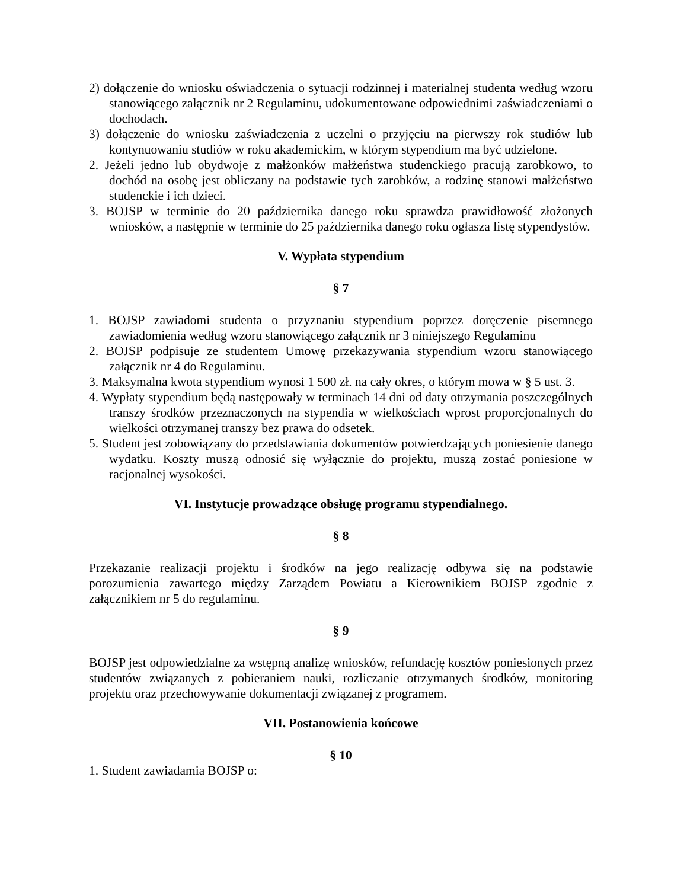2) dołączenie do wniosku oświadczenia o sytuacji rodzinnej i materialnej studenta według wzoru stanowiącego załącznik nr 2 Regulaminu, udokumentowane odpowiednimi zaświadczeniami o dochodach.
3) dołączenie do wniosku zaświadczenia z uczelni o przyjęciu na pierwszy rok studiów lub kontynuowaniu studiów w roku akademickim, w którym stypendium ma być udzielone.
2. Jeżeli jedno lub obydwoje z małżonków małżeństwa studenckiego pracują zarobkowo, to dochód na osobę jest obliczany na podstawie tych zarobków, a rodzinę stanowi małżeństwo studenckie i ich dzieci.
3. BOJSP w terminie do 20 października danego roku sprawdza prawidłowość złożonych wniosków, a następnie w terminie do 25 października danego roku ogłasza listę stypendystów.
V. Wypłata stypendium
§ 7
1. BOJSP zawiadomi studenta o przyznaniu stypendium poprzez doręczenie pisemnego zawiadomienia według wzoru stanowiącego załącznik nr 3 niniejszego Regulaminu
2. BOJSP podpisuje ze studentem Umowę przekazywania stypendium wzoru stanowiącego załącznik nr 4 do Regulaminu.
3. Maksymalna kwota stypendium wynosi 1 500 zł. na cały okres, o którym mowa w § 5 ust. 3.
4. Wypłaty stypendium będą następowały w terminach 14 dni od daty otrzymania poszczególnych transzy środków przeznaczonych na stypendia w wielkościach wprost proporcjonalnych do wielkości otrzymanej transzy bez prawa do odsetek.
5. Student jest zobowiązany do przedstawiania dokumentów potwierdzających poniesienie danego wydatku. Koszty muszą odnosić się wyłącznie do projektu, muszą zostać poniesione w racjonalnej wysokości.
VI. Instytucje prowadzące obsługę programu stypendialnego.
§ 8
Przekazanie realizacji projektu i środków na jego realizację odbywa się na podstawie porozumienia zawartego między Zarządem Powiatu a Kierownikiem BOJSP zgodnie z załącznikiem nr 5 do regulaminu.
§ 9
BOJSP jest odpowiedzialne za wstępną analizę wniosków, refundację kosztów poniesionych przez studentów związanych z pobieraniem nauki, rozliczanie otrzymanych środków, monitoring projektu oraz przechowywanie dokumentacji związanej z programem.
VII. Postanowienia końcowe
§ 10
1. Student zawiadamia BOJSP o: